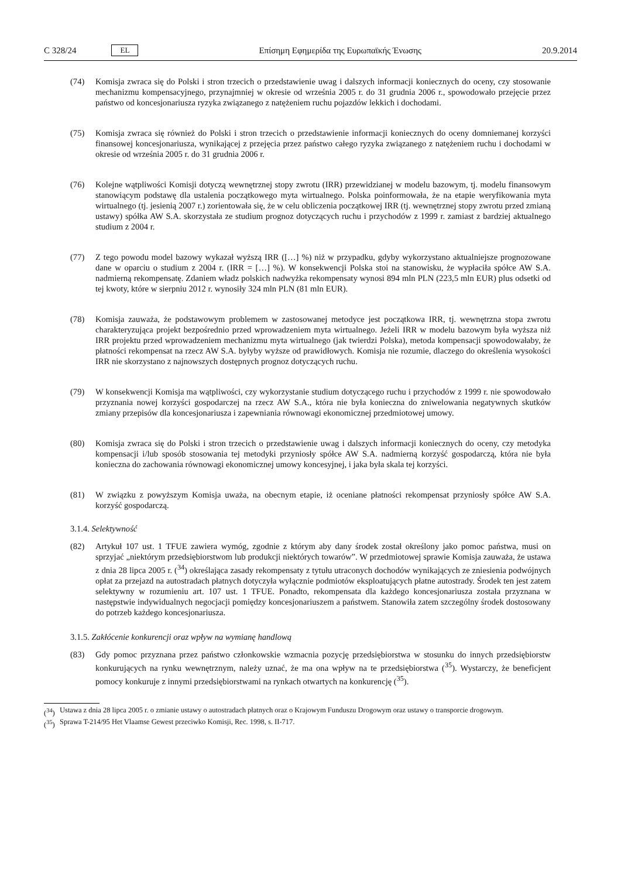C 328/24 EL
Επίσημη Εφημερίδα της Ευρωπαϊκής Ένωσης 20.9.2014
(74) Komisja zwraca się do Polski i stron trzecich o przedstawienie uwag i dalszych informacji koniecznych do oceny, czy stosowanie mechanizmu kompensacyjnego, przynajmniej w okresie od września 2005 r. do 31 grudnia 2006 r., spowodowało przejęcie przez państwo od koncesjonariusza ryzyka związanego z natężeniem ruchu pojazdów lekkich i dochodami.
(75) Komisja zwraca się również do Polski i stron trzecich o przedstawienie informacji koniecznych do oceny domniemanej korzyści finansowej koncesjonariusza, wynikającej z przejęcia przez państwo całego ryzyka związanego z natężeniem ruchu i dochodami w okresie od września 2005 r. do 31 grudnia 2006 r.
(76) Kolejne wątpliwości Komisji dotyczą wewnętrznej stopy zwrotu (IRR) przewidzianej w modelu bazowym, tj. modelu finansowym stanowiącym podstawę dla ustalenia początkowego myta wirtualnego. Polska poinformowała, że na etapie weryfikowania myta wirtualnego (tj. jesienią 2007 r.) zorientowała się, że w celu obliczenia początkowej IRR (tj. wewnętrznej stopy zwrotu przed zmianą ustawy) spółka AW S.A. skorzystała ze studium prognoz dotyczących ruchu i przychodów z 1999 r. zamiast z bardziej aktualnego studium z 2004 r.
(77) Z tego powodu model bazowy wykazał wyższą IRR ([…] %) niż w przypadku, gdyby wykorzystano aktualniejsze prognozowane dane w oparciu o studium z 2004 r. (IRR = […] %). W konsekwencji Polska stoi na stanowisku, że wypłaciła spółce AW S.A. nadmierną rekompensatę. Zdaniem władz polskich nadwyżka rekompensaty wynosi 894 mln PLN (223,5 mln EUR) plus odsetki od tej kwoty, które w sierpniu 2012 r. wynosiły 324 mln PLN (81 mln EUR).
(78) Komisja zauważa, że podstawowym problemem w zastosowanej metodyce jest początkowa IRR, tj. wewnętrzna stopa zwrotu charakteryzująca projekt bezpośrednio przed wprowadzeniem myta wirtualnego. Jeżeli IRR w modelu bazowym była wyższa niż IRR projektu przed wprowadzeniem mechanizmu myta wirtualnego (jak twierdzi Polska), metoda kompensacji spowodowałaby, że płatności rekompensat na rzecz AW S.A. byłyby wyższe od prawidłowych. Komisja nie rozumie, dlaczego do określenia wysokości IRR nie skorzystano z najnowszych dostępnych prognoz dotyczących ruchu.
(79) W konsekwencji Komisja ma wątpliwości, czy wykorzystanie studium dotyczącego ruchu i przychodów z 1999 r. nie spowodowało przyznania nowej korzyści gospodarczej na rzecz AW S.A., która nie była konieczna do zniwelowania negatywnych skutków zmiany przepisów dla koncesjonariusza i zapewniania równowagi ekonomicznej przedmiotowej umowy.
(80) Komisja zwraca się do Polski i stron trzecich o przedstawienie uwag i dalszych informacji koniecznych do oceny, czy metodyka kompensacji i/lub sposób stosowania tej metodyki przyniosły spółce AW S.A. nadmierną korzyść gospodarczą, która nie była konieczna do zachowania równowagi ekonomicznej umowy koncesyjnej, i jaka była skala tej korzyści.
(81) W związku z powyższym Komisja uważa, na obecnym etapie, iż oceniane płatności rekompensat przyniosły spółce AW S.A. korzyść gospodarczą.
3.1.4. Selektywność
(82) Artykuł 107 ust. 1 TFUE zawiera wymóg, zgodnie z którym aby dany środek został określony jako pomoc państwa, musi on sprzyjać „niektórym przedsiębiorstwom lub produkcji niektórych towarów”. W przedmiotowej sprawie Komisja zauważa, że ustawa z dnia 28 lipca 2005 r. (<sup>34</sup>) określająca zasady rekompensaty z tytułu utraconych dochodów wynikających ze zniesienia podwójnych opłat za przejazd na autostradach płatnych dotyczyła wyłącznie podmiotów eksploatujących płatne autostrady. Środek ten jest zatem selektywny w rozumieniu art. 107 ust. 1 TFUE. Ponadto, rekompensata dla każdego koncesjonariusza została przyznana w następstwie indywidualnych negocjacji pomiędzy koncesjonariuszem a państwem. Stanowiła zatem szczególny środek dostosowany do potrzeb każdego koncesjonariusza.
3.1.5. Zakłócenie konkurencji oraz wpływ na wymianę handlową
(83) Gdy pomoc przyznana przez państwo członkowskie wzmacnia pozycję przedsiębiorstwa w stosunku do innych przedsiębiorstw konkurujących na rynku wewnętrznym, należy uznać, że ma ona wpływ na te przedsiębiorstwa (<sup>35</sup>). Wystarczy, że beneficjent pomocy konkuruje z innymi przedsiębiorstwami na rynkach otwartych na konkurencję (<sup>35</sup>).
(<sup>34</sup>)
Ustawa z dnia 28 lipca 2005 r. o zmianie ustawy o autostradach płatnych oraz o Krajowym Funduszu Drogowym oraz ustawy o transporcie drogowym.
(<sup>35</sup>)
Sprawa T-214/95 Het Vlaamse Gewest przeciwko Komisji, Rec. 1998, s. II-717.